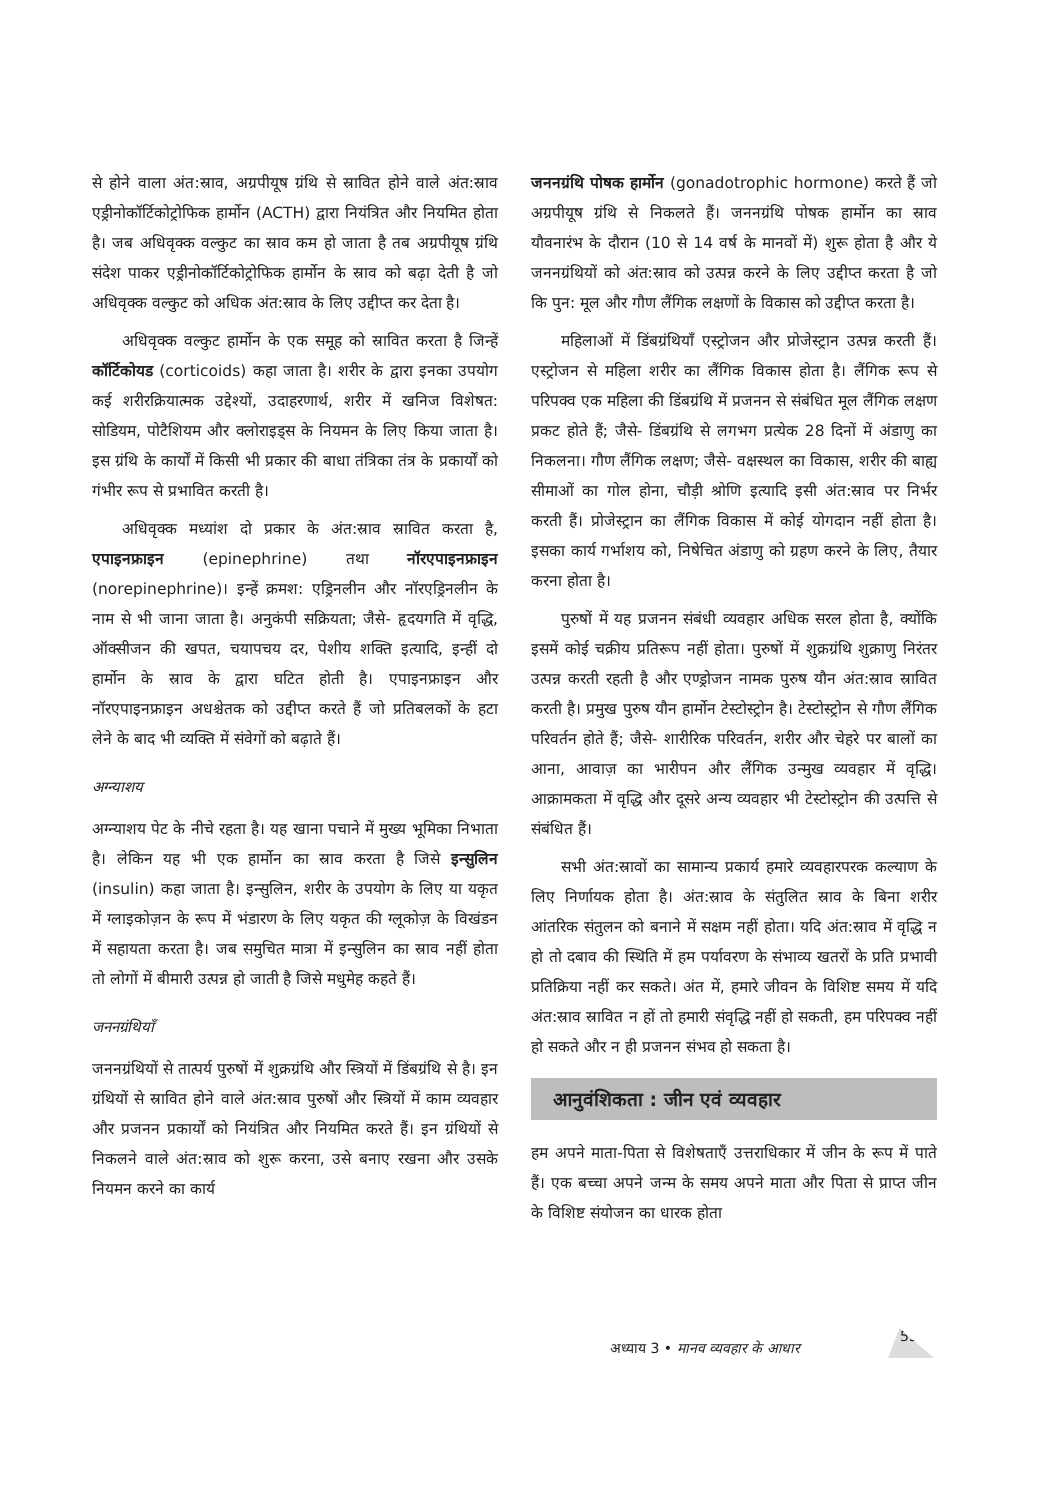से होने वाला अंत:स्राव, अग्रपीयूष ग्रंथि से स्रावित होने वाले अंत:स्राव एड्रीनोकॉर्टिकोट्रोफिक हार्मोन (ACTH) द्वारा नियंत्रित और नियमित होता है। जब अधिवृक्क वल्कुट का स्राव कम हो जाता है तब अग्रपीयूष ग्रंथि संदेश पाकर एड्रीनोकॉर्टिकोट्रोफिक हार्मोन के स्राव को बढ़ा देती है जो अधिवृक्क वल्कुट को अधिक अंत:स्राव के लिए उद्दीप्त कर देता है।
अधिवृक्क वल्कुट हार्मोन के एक समूह को स्रावित करता है जिन्हें कॉर्टिकोयड (corticoids) कहा जाता है। शरीर के द्वारा इनका उपयोग कई शरीरक्रियात्मक उद्देश्यों, उदाहरणार्थ, शरीर में खनिज विशेषत: सोडियम, पोटैशियम और क्लोराइड्स के नियमन के लिए किया जाता है। इस ग्रंथि के कार्यों में किसी भी प्रकार की बाधा तंत्रिका तंत्र के प्रकार्यों को गंभीर रूप से प्रभावित करती है।
अधिवृक्क मध्यांश दो प्रकार के अंत:स्राव स्रावित करता है, एपाइनफ्राइन (epinephrine) तथा नॉरएपाइनफ्राइन (norepinephrine)। इन्हें क्रमश: एड्रिनलीन और नॉरएड्रिनलीन के नाम से भी जाना जाता है। अनुकंपी सक्रियता; जैसे- हृदयगति में वृद्धि, ऑक्सीजन की खपत, चयापचय दर, पेशीय शक्ति इत्यादि, इन्हीं दो हार्मोन के स्राव के द्वारा घटित होती है। एपाइनफ्राइन और नॉरएपाइनफ्राइन अधश्चेतक को उद्दीप्त करते हैं जो प्रतिबलकों के हटा लेने के बाद भी व्यक्ति में संवेगों को बढ़ाते हैं।
अग्न्याशय
अग्न्याशय पेट के नीचे रहता है। यह खाना पचाने में मुख्य भूमिका निभाता है। लेकिन यह भी एक हार्मोन का स्राव करता है जिसे इन्सुलिन (insulin) कहा जाता है। इन्सुलिन, शरीर के उपयोग के लिए या यकृत में ग्लाइकोज़न के रूप में भंडारण के लिए यकृत की ग्लूकोज़ के विखंडन में सहायता करता है। जब समुचित मात्रा में इन्सुलिन का स्राव नहीं होता तो लोगों में बीमारी उत्पन्न हो जाती है जिसे मधुमेह कहते हैं।
जननग्रंथियाँ
जननग्रंथियों से तात्पर्य पुरुषों में शुक्रग्रंथि और स्त्रियों में डिंबग्रंथि से है। इन ग्रंथियों से स्रावित होने वाले अंत:स्राव पुरुषों और स्त्रियों में काम व्यवहार और प्रजनन प्रकार्यों को नियंत्रित और नियमित करते हैं। इन ग्रंथियों से निकलने वाले अंत:स्राव को शुरू करना, उसे बनाए रखना और उसके नियमन करने का कार्य
जननग्रंथि पोषक हार्मोन (gonadotrophic hormone) करते हैं जो अग्रपीयूष ग्रंथि से निकलते हैं। जननग्रंथि पोषक हार्मोन का स्राव यौवनारंभ के दौरान (10 से 14 वर्ष के मानवों में) शुरू होता है और ये जननग्रंथियों को अंत:स्राव को उत्पन्न करने के लिए उद्दीप्त करता है जो कि पुन: मूल और गौण लैंगिक लक्षणों के विकास को उद्दीप्त करता है।
महिलाओं में डिंबग्रंथियाँ एस्ट्रोजन और प्रोजेस्ट्रान उत्पन्न करती हैं। एस्ट्रोजन से महिला शरीर का लैंगिक विकास होता है। लैंगिक रूप से परिपक्व एक महिला की डिंबग्रंथि में प्रजनन से संबंधित मूल लैंगिक लक्षण प्रकट होते हैं; जैसे- डिंबग्रंथि से लगभग प्रत्येक 28 दिनों में अंडाणु का निकलना। गौण लैंगिक लक्षण; जैसे- वक्षस्थल का विकास, शरीर की बाह्य सीमाओं का गोल होना, चौड़ी श्रोणि इत्यादि इसी अंत:स्राव पर निर्भर करती हैं। प्रोजेस्ट्रान का लैंगिक विकास में कोई योगदान नहीं होता है। इसका कार्य गर्भाशय को, निषेचित अंडाणु को ग्रहण करने के लिए, तैयार करना होता है।
पुरुषों में यह प्रजनन संबंधी व्यवहार अधिक सरल होता है, क्योंकि इसमें कोई चक्रीय प्रतिरूप नहीं होता। पुरुषों में शुक्रग्रंथि शुक्राणु निरंतर उत्पन्न करती रहती है और एण्ड्रोजन नामक पुरुष यौन अंत:स्राव स्रावित करती है। प्रमुख पुरुष यौन हार्मोन टेस्टोस्ट्रोन है। टेस्टोस्ट्रोन से गौण लैंगिक परिवर्तन होते हैं; जैसे- शारीरिक परिवर्तन, शरीर और चेहरे पर बालों का आना, आवाज़ का भारीपन और लैंगिक उन्मुख व्यवहार में वृद्धि। आक्रामकता में वृद्धि और दूसरे अन्य व्यवहार भी टेस्टोस्ट्रोन की उत्पत्ति से संबंधित हैं।
सभी अंत:स्रावों का सामान्य प्रकार्य हमारे व्यवहारपरक कल्याण के लिए निर्णायक होता है। अंत:स्राव के संतुलित स्राव के बिना शरीर आंतरिक संतुलन को बनाने में सक्षम नहीं होता। यदि अंत:स्राव में वृद्धि न हो तो दबाव की स्थिति में हम पर्यावरण के संभाव्य खतरों के प्रति प्रभावी प्रतिक्रिया नहीं कर सकते। अंत में, हमारे जीवन के विशिष्ट समय में यदि अंत:स्राव स्रावित न हों तो हमारी संवृद्धि नहीं हो सकती, हम परिपक्व नहीं हो सकते और न ही प्रजनन संभव हो सकता है।
आनुवंशिकता : जीन एवं व्यवहार
हम अपने माता-पिता से विशेषताएँ उत्तराधिकार में जीन के रूप में पाते हैं। एक बच्चा अपने जन्म के समय अपने माता और पिता से प्राप्त जीन के विशिष्ट संयोजन का धारक होता
अध्याय 3 • मानव व्यवहार के आधार
53